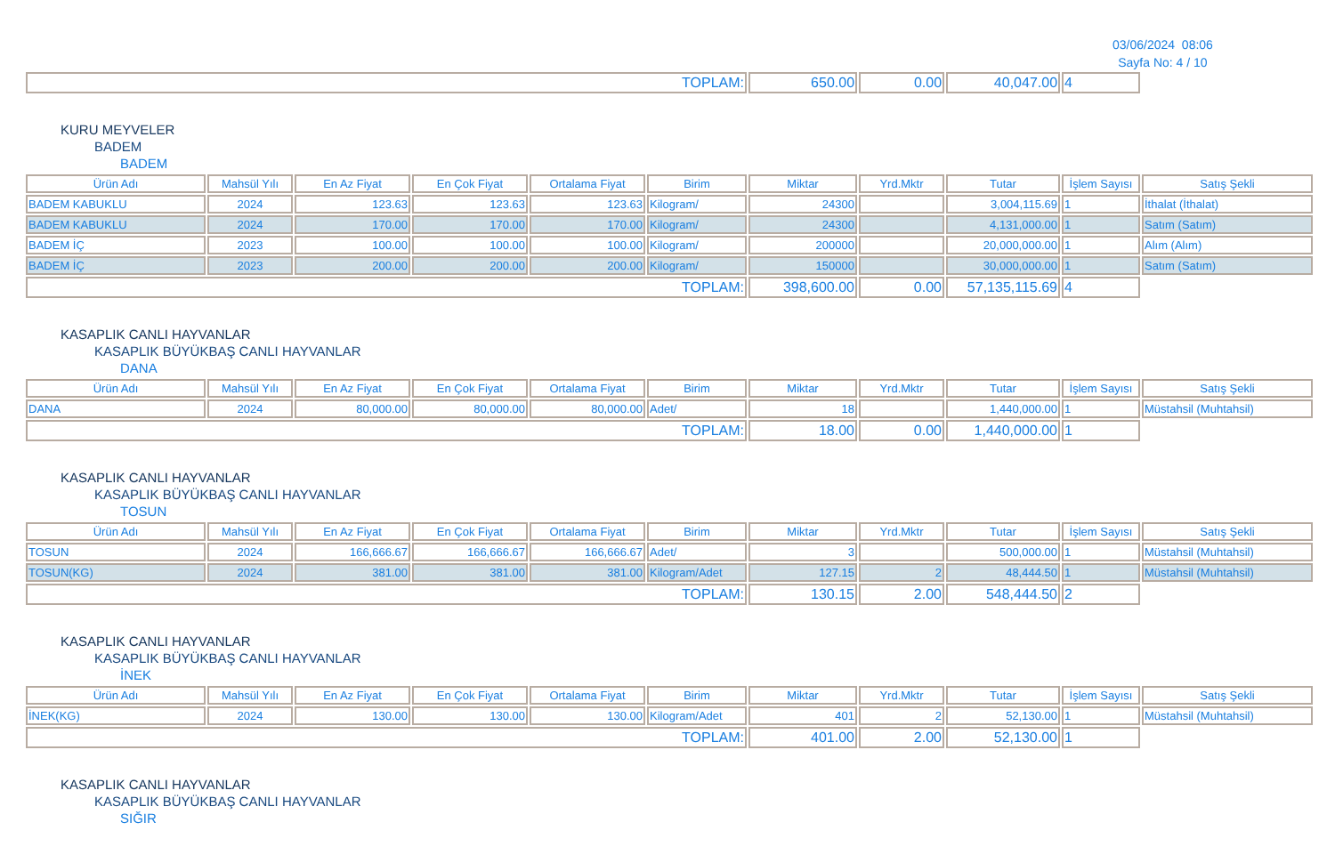03/06/2024 08:06
Sayfa No: 4 / 10
| TOPLAM: | 650.00 | 0.00 | 40,047.00 | 4 | |
KURU MEYVELER
BADEM
BADEM
| Ürün Adı | Mahsül Yılı | En Az Fiyat | En Çok Fiyat | Ortalama Fiyat | Birim | Miktar | Yrd.Mktr | Tutar | İşlem Sayısı | Satış Şekli |
| --- | --- | --- | --- | --- | --- | --- | --- | --- | --- | --- |
| BADEM KABUKLU | 2024 | 123.63 | 123.63 | 123.63 | Kilogram/ | 24300 | | 3,004,115.69 | 1 | İthalat (İthalat) |
| BADEM KABUKLU | 2024 | 170.00 | 170.00 | 170.00 | Kilogram/ | 24300 | | 4,131,000.00 | 1 | Satım (Satım) |
| BADEM İÇ | 2023 | 100.00 | 100.00 | 100.00 | Kilogram/ | 200000 | | 20,000,000.00 | 1 | Alım (Alım) |
| BADEM İÇ | 2023 | 200.00 | 200.00 | 200.00 | Kilogram/ | 150000 | | 30,000,000.00 | 1 | Satım (Satım) |
| TOPLAM: | | | | | | 398,600.00 | 0.00 | 57,135,115.69 | 4 | |
KASAPLIK CANLI HAYVANLAR
KASAPLIK BÜYÜKBAŞ CANLI HAYVANLAR
DANA
| Ürün Adı | Mahsül Yılı | En Az Fiyat | En Çok Fiyat | Ortalama Fiyat | Birim | Miktar | Yrd.Mktr | Tutar | İşlem Sayısı | Satış Şekli |
| --- | --- | --- | --- | --- | --- | --- | --- | --- | --- | --- |
| DANA | 2024 | 80,000.00 | 80,000.00 | 80,000.00 | Adet/ | 18 | | 1,440,000.00 | 1 | Müstahsil (Muhtahsil) |
| TOPLAM: | | | | | | 18.00 | 0.00 | 1,440,000.00 | 1 | |
KASAPLIK CANLI HAYVANLAR
KASAPLIK BÜYÜKBAŞ CANLI HAYVANLAR
TOSUN
| Ürün Adı | Mahsül Yılı | En Az Fiyat | En Çok Fiyat | Ortalama Fiyat | Birim | Miktar | Yrd.Mktr | Tutar | İşlem Sayısı | Satış Şekli |
| --- | --- | --- | --- | --- | --- | --- | --- | --- | --- | --- |
| TOSUN | 2024 | 166,666.67 | 166,666.67 | 166,666.67 | Adet/ | 3 | | 500,000.00 | 1 | Müstahsil (Muhtahsil) |
| TOSUN(KG) | 2024 | 381.00 | 381.00 | 381.00 | Kilogram/Adet | 127.15 | 2 | 48,444.50 | 1 | Müstahsil (Muhtahsil) |
| TOPLAM: | | | | | | 130.15 | 2.00 | 548,444.50 | 2 | |
KASAPLIK CANLI HAYVANLAR
KASAPLIK BÜYÜKBAŞ CANLI HAYVANLAR
İNEK
| Ürün Adı | Mahsül Yılı | En Az Fiyat | En Çok Fiyat | Ortalama Fiyat | Birim | Miktar | Yrd.Mktr | Tutar | İşlem Sayısı | Satış Şekli |
| --- | --- | --- | --- | --- | --- | --- | --- | --- | --- | --- |
| İNEK(KG) | 2024 | 130.00 | 130.00 | 130.00 | Kilogram/Adet | 401 | 2 | 52,130.00 | 1 | Müstahsil (Muhtahsil) |
| TOPLAM: | | | | | | 401.00 | 2.00 | 52,130.00 | 1 | |
KASAPLIK CANLI HAYVANLAR
KASAPLIK BÜYÜKBAŞ CANLI HAYVANLAR
SIĞIR